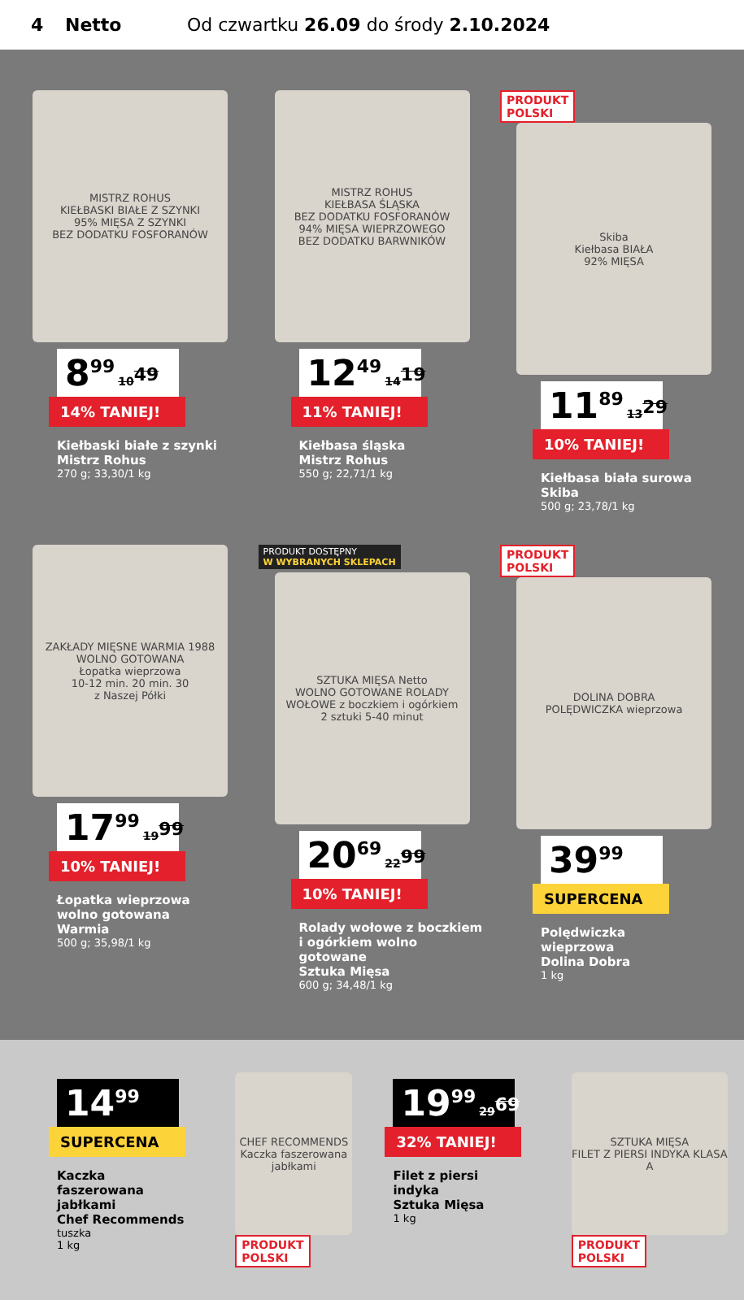4 Netto Od czwartku 26.09 do środy 2.10.2024
MISTRZ ROHUS
KIEŁBASKI BIAŁE Z SZYNKI
95% MIĘSA Z SZYNKI
BEZ DODATKU FOSFORANÓW
8<sup>99</sup> 10<sup>49</sup>
14% TANIEJ!
Kiełbaski białe z szynki
Mistrz Rohus
270 g; 33,30/1 kg
MISTRZ ROHUS
KIEŁBASA ŚLĄSKA
BEZ DODATKU FOSFORANÓW
94% MIĘSA WIEPRZOWEGO
BEZ DODATKU BARWNIKÓW
12<sup>49</sup> 14<sup>19</sup>
11% TANIEJ!
Kiełbasa śląska
Mistrz Rohus
550 g; 22,71/1 kg
PRODUKT
POLSKI
Skiba
Kiełbasa BIAŁA
92% MIĘSA
11<sup>89</sup> 13<sup>29</sup>
10% TANIEJ!
Kiełbasa biała surowa
Skiba
500 g; 23,78/1 kg
ZAKŁADY MIĘSNE WARMIA 1988
WOLNO GOTOWANA
Łopatka wieprzowa
10-12 min. 20 min. 30
z Naszej Półki
17<sup>99</sup> 19<sup>99</sup>
10% TANIEJ!
Łopatka wieprzowa
wolno gotowana
Warmia
500 g; 35,98/1 kg
PRODUKT DOSTĘPNY
W WYBRANYCH SKLEPACH
SZTUKA MIĘSA Netto
WOLNO GOTOWANE ROLADY WOŁOWE z boczkiem i ogórkiem
2 sztuki 5-40 minut
20<sup>69</sup> 22<sup>99</sup>
10% TANIEJ!
Rolady wołowe z boczkiem
i ogórkiem wolno gotowane
Sztuka Mięsa
600 g; 34,48/1 kg
PRODUKT
POLSKI
DOLINA DOBRA
POLĘDWICZKA wieprzowa
39<sup>99</sup>
SUPERCENA
Polędwiczka
wieprzowa
Dolina Dobra
1 kg
14<sup>99</sup>
SUPERCENA
Kaczka
faszerowana
jabłkami
Chef Recommends
tuszka
1 kg
CHEF RECOMMENDS
Kaczka faszerowana jabłkami
PRODUKT
POLSKI
19<sup>99</sup> 29<sup>69</sup>
32% TANIEJ!
Filet z piersi
indyka
Sztuka Mięsa
1 kg
SZTUKA MIĘSA
FILET Z PIERSI INDYKA KLASA A
PRODUKT
POLSKI